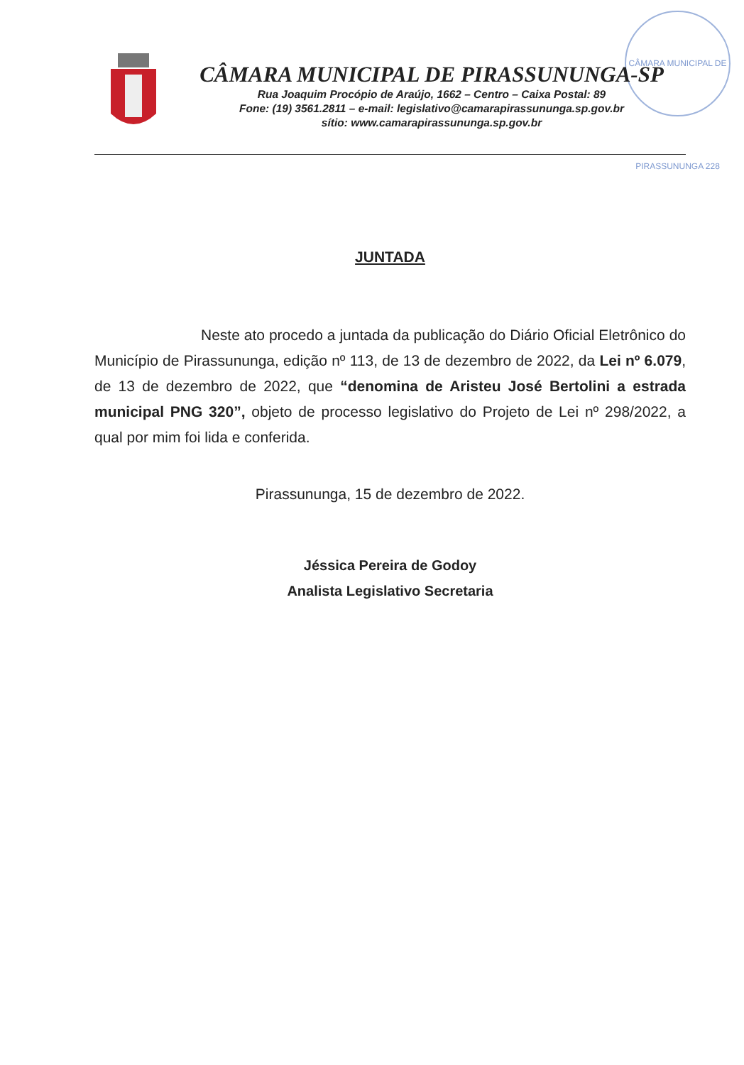CÂMARA MUNICIPAL DE PIRASSUNUNGA 228
CÂMARA MUNICIPAL DE PIRASSUNUNGA-SP
Rua Joaquim Procópio de Araújo, 1662 – Centro – Caixa Postal: 89
Fone: (19) 3561.2811 – e-mail: legislativo@camarapirassununga.sp.gov.br
sítio: www.camarapirassununga.sp.gov.br
JUNTADA
Neste ato procedo a juntada da publicação do Diário Oficial Eletrônico do Município de Pirassununga, edição nº 113, de 13 de dezembro de 2022, da Lei nº 6.079, de 13 de dezembro de 2022, que “denomina de Aristeu José Bertolini a estrada municipal PNG 320”, objeto de processo legislativo do Projeto de Lei nº 298/2022, a qual por mim foi lida e conferida.
Pirassununga, 15 de dezembro de 2022.
Jéssica Pereira de Godoy
Analista Legislativo Secretaria